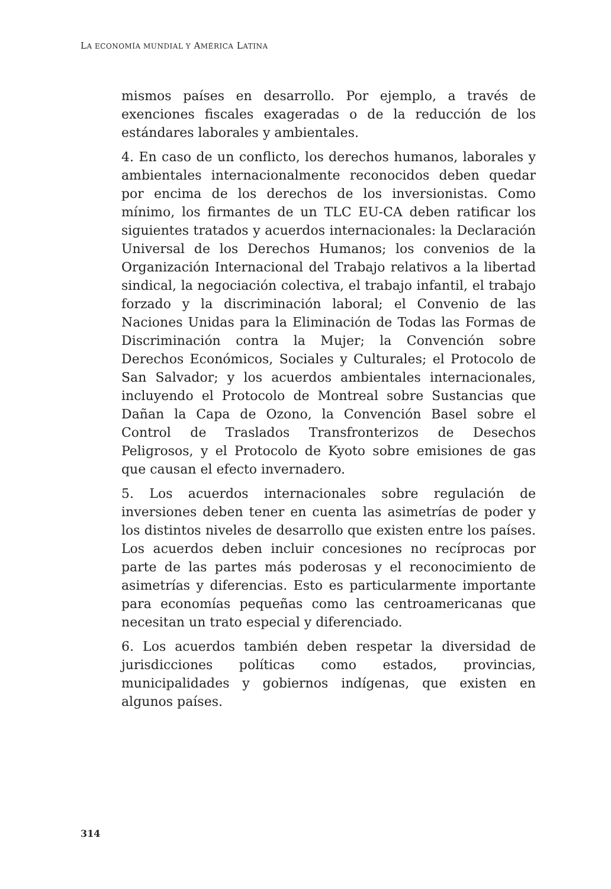LA ECONOMÍA MUNDIAL Y AMÉRICA LATINA
mismos países en desarrollo. Por ejemplo, a través de exenciones fiscales exageradas o de la reducción de los estándares laborales y ambientales.
4. En caso de un conflicto, los derechos humanos, laborales y ambientales internacionalmente reconocidos deben quedar por encima de los derechos de los inversionistas. Como mínimo, los firmantes de un TLC EU-CA deben ratificar los siguientes tratados y acuerdos internacionales: la Declaración Universal de los Derechos Humanos; los convenios de la Organización Internacional del Trabajo relativos a la libertad sindical, la negociación colectiva, el trabajo infantil, el trabajo forzado y la discriminación laboral; el Convenio de las Naciones Unidas para la Eliminación de Todas las Formas de Discriminación contra la Mujer; la Convención sobre Derechos Económicos, Sociales y Culturales; el Protocolo de San Salvador; y los acuerdos ambientales internacionales, incluyendo el Protocolo de Montreal sobre Sustancias que Dañan la Capa de Ozono, la Convención Basel sobre el Control de Traslados Transfronterizos de Desechos Peligrosos, y el Protocolo de Kyoto sobre emisiones de gas que causan el efecto invernadero.
5. Los acuerdos internacionales sobre regulación de inversiones deben tener en cuenta las asimetrías de poder y los distintos niveles de desarrollo que existen entre los países. Los acuerdos deben incluir concesiones no recíprocas por parte de las partes más poderosas y el reconocimiento de asimetrías y diferencias. Esto es particularmente importante para economías pequeñas como las centroamericanas que necesitan un trato especial y diferenciado.
6. Los acuerdos también deben respetar la diversidad de jurisdicciones políticas como estados, provincias, municipalidades y gobiernos indígenas, que existen en algunos países.
314